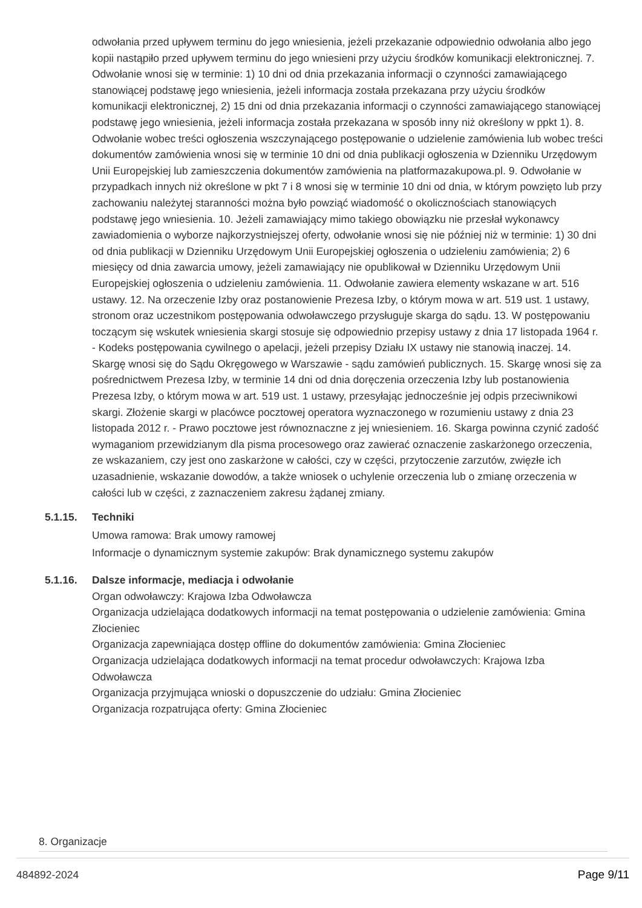odwołania przed upływem terminu do jego wniesienia, jeżeli przekazanie odpowiednio odwołania albo jego kopii nastąpiło przed upływem terminu do jego wniesieni przy użyciu środków komunikacji elektronicznej. 7. Odwołanie wnosi się w terminie: 1) 10 dni od dnia przekazania informacji o czynności zamawiającego stanowiącej podstawę jego wniesienia, jeżeli informacja została przekazana przy użyciu środków komunikacji elektronicznej, 2) 15 dni od dnia przekazania informacji o czynności zamawiającego stanowiącej podstawę jego wniesienia, jeżeli informacja została przekazana w sposób inny niż określony w ppkt 1). 8. Odwołanie wobec treści ogłoszenia wszczynającego postępowanie o udzielenie zamówienia lub wobec treści dokumentów zamówienia wnosi się w terminie 10 dni od dnia publikacji ogłoszenia w Dzienniku Urzędowym Unii Europejskiej lub zamieszczenia dokumentów zamówienia na platformazakupowa.pl. 9. Odwołanie w przypadkach innych niż określone w pkt 7 i 8 wnosi się w terminie 10 dni od dnia, w którym powzięto lub przy zachowaniu należytej staranności można było powziąć wiadomość o okolicznościach stanowiących podstawę jego wniesienia. 10. Jeżeli zamawiający mimo takiego obowiązku nie przesłał wykonawcy zawiadomienia o wyborze najkorzystniejszej oferty, odwołanie wnosi się nie później niż w terminie: 1) 30 dni od dnia publikacji w Dzienniku Urzędowym Unii Europejskiej ogłoszenia o udzieleniu zamówienia; 2) 6 miesięcy od dnia zawarcia umowy, jeżeli zamawiający nie opublikował w Dzienniku Urzędowym Unii Europejskiej ogłoszenia o udzieleniu zamówienia. 11. Odwołanie zawiera elementy wskazane w art. 516 ustawy. 12. Na orzeczenie Izby oraz postanowienie Prezesa Izby, o którym mowa w art. 519 ust. 1 ustawy, stronom oraz uczestnikom postępowania odwoławczego przysługuje skarga do sądu. 13. W postępowaniu toczącym się wskutek wniesienia skargi stosuje się odpowiednio przepisy ustawy z dnia 17 listopada 1964 r. - Kodeks postępowania cywilnego o apelacji, jeżeli przepisy Działu IX ustawy nie stanowią inaczej. 14. Skargę wnosi się do Sądu Okręgowego w Warszawie - sądu zamówień publicznych. 15. Skargę wnosi się za pośrednictwem Prezesa Izby, w terminie 14 dni od dnia doręczenia orzeczenia Izby lub postanowienia Prezesa Izby, o którym mowa w art. 519 ust. 1 ustawy, przesyłając jednocześnie jej odpis przeciwnikowi skargi. Złożenie skargi w placówce pocztowej operatora wyznaczonego w rozumieniu ustawy z dnia 23 listopada 2012 r. - Prawo pocztowe jest równoznaczne z jej wniesieniem. 16. Skarga powinna czynić zadość wymaganiom przewidzianym dla pisma procesowego oraz zawierać oznaczenie zaskarżonego orzeczenia, ze wskazaniem, czy jest ono zaskarżone w całości, czy w części, przytoczenie zarzutów, zwięzłe ich uzasadnienie, wskazanie dowodów, a także wniosek o uchylenie orzeczenia lub o zmianę orzeczenia w całości lub w części, z zaznaczeniem zakresu żądanej zmiany.
5.1.15. Techniki
Umowa ramowa: Brak umowy ramowej
Informacje o dynamicznym systemie zakupów: Brak dynamicznego systemu zakupów
5.1.16. Dalsze informacje, mediacja i odwołanie
Organ odwoławczy: Krajowa Izba Odwoławcza
Organizacja udzielająca dodatkowych informacji na temat postępowania o udzielenie zamówienia: Gmina Złocieniec
Organizacja zapewniająca dostęp offline do dokumentów zamówienia: Gmina Złocieniec
Organizacja udzielająca dodatkowych informacji na temat procedur odwoławczych: Krajowa Izba Odwoławcza
Organizacja przyjmująca wnioski o dopuszczenie do udziału: Gmina Złocieniec
Organizacja rozpatrująca oferty: Gmina Złocieniec
8. Organizacje
484892-2024 Page 9/11